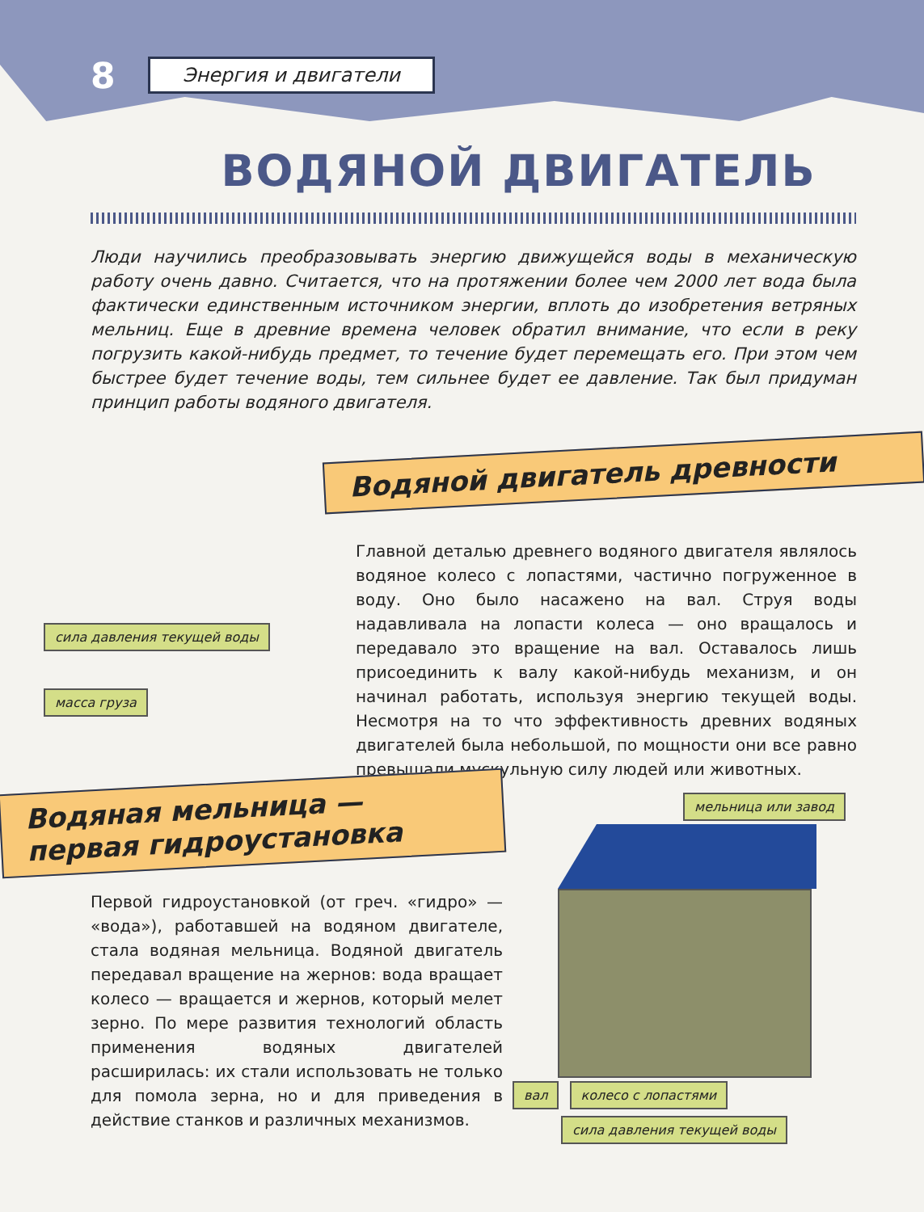8 Энергия и двигатели
ВОДЯНОЙ ДВИГАТЕЛЬ
Люди научились преобразовывать энергию движущейся воды в механическую работу очень давно. Считается, что на протяжении более чем 2000 лет вода была фактически единственным источником энергии, вплоть до изобретения ветряных мельниц. Еще в древние времена человек обратил внимание, что если в реку погрузить какой-нибудь предмет, то течение будет перемещать его. При этом чем быстрее будет течение воды, тем сильнее будет ее давление. Так был придуман принцип работы водяного двигателя.
Водяной двигатель древности
сила давления текущей воды
масса груза
Главной деталью древнего водяного двигателя являлось водяное колесо с лопастями, частично погруженное в воду. Оно было насажено на вал. Струя воды надавливала на лопасти колеса — оно вращалось и передавало это вращение на вал. Оставалось лишь присоединить к валу какой-нибудь механизм, и он начинал работать, используя энергию текущей воды. Несмотря на то что эффективность древних водяных двигателей была небольшой, по мощности они все равно превышали мускульную силу людей или животных.
Водяная мельница —
первая гидроустановка
Первой гидроустановкой (от греч. «гидро» — «вода»), работавшей на водяном двигателе, стала водяная мельница. Водяной двигатель передавал вращение на жернов: вода вращает колесо — вращается и жернов, который мелет зерно. По мере развития технологий область применения водяных двигателей расширилась: их стали использовать не только для помола зерна, но и для приведения в действие станков и различных механизмов.
мельница или завод
вал колесо с лопастями
сила давления текущей воды